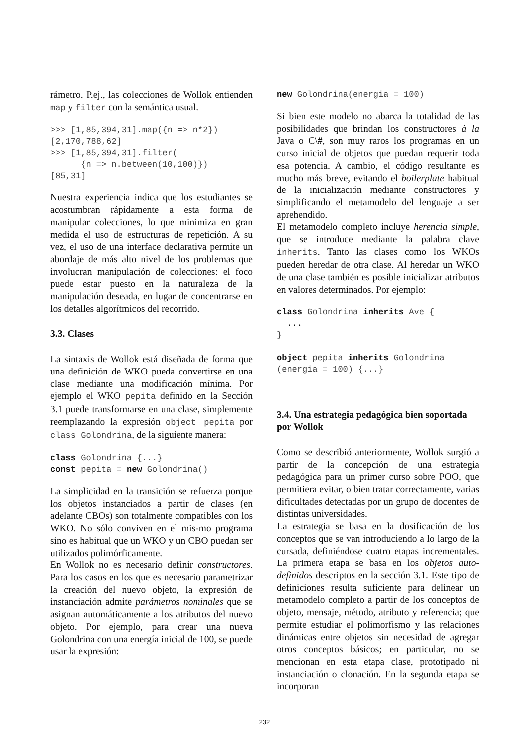rámetro. P.ej., las colecciones de Wollok entienden map y filter con la semántica usual.
>>> [1,85,394,31].map({n => n*2})
[2,170,788,62]
>>> [1,85,394,31].filter(
      {n => n.between(10,100)})
[85,31]
Nuestra experiencia indica que los estudiantes se acostumbran rápidamente a esta forma de manipular colecciones, lo que minimiza en gran medida el uso de estructuras de repetición. A su vez, el uso de una interface declarativa permite un abordaje de más alto nivel de los problemas que involucran manipulación de colecciones: el foco puede estar puesto en la naturaleza de la manipulación deseada, en lugar de concentrarse en los detalles algorítmicos del recorrido.
3.3. Clases
La sintaxis de Wollok está diseñada de forma que una definición de WKO pueda convertirse en una clase mediante una modificación mínima. Por ejemplo el WKO pepita definido en la Sección 3.1 puede transformarse en una clase, simplemente reemplazando la expresión object pepita por class Golondrina, de la siguiente manera:
class Golondrina {...}
const pepita = new Golondrina()
La simplicidad en la transición se refuerza porque los objetos instanciados a partir de clases (en adelante CBOs) son totalmente compatibles con los WKO. No sólo conviven en el mis-mo programa sino es habitual que un WKO y un CBO puedan ser utilizados polimórficamente.
En Wollok no es necesario definir constructores. Para los casos en los que es necesario parametrizar la creación del nuevo objeto, la expresión de instanciación admite parámetros nominales que se asignan automáticamente a los atributos del nuevo objeto. Por ejemplo, para crear una nueva Golondrina con una energía inicial de 100, se puede usar la expresión:
new Golondrina(energia = 100)
Si bien este modelo no abarca la totalidad de las posibilidades que brindan los constructores à la Java o C\#, son muy raros los programas en un curso inicial de objetos que puedan requerir toda esa potencia. A cambio, el código resultante es mucho más breve, evitando el boilerplate habitual de la inicialización mediante constructores y simplificando el metamodelo del lenguaje a ser aprehendido.
El metamodelo completo incluye herencia simple, que se introduce mediante la palabra clave inherits. Tanto las clases como los WKOs pueden heredar de otra clase. Al heredar un WKO de una clase también es posible inicializar atributos en valores determinados. Por ejemplo:
class Golondrina inherits Ave {
  ...
}

object pepita inherits Golondrina
(energia = 100) {...}
3.4. Una estrategia pedagógica bien soportada por Wollok
Como se describió anteriormente, Wollok surgió a partir de la concepción de una estrategia pedagógica para un primer curso sobre POO, que permitiera evitar, o bien tratar correctamente, varias dificultades detectadas por un grupo de docentes de distintas universidades.
La estrategia se basa en la dosificación de los conceptos que se van introduciendo a lo largo de la cursada, definiéndose cuatro etapas incrementales. La primera etapa se basa en los objetos auto-definidos descriptos en la sección 3.1. Este tipo de definiciones resulta suficiente para delinear un metamodelo completo a partir de los conceptos de objeto, mensaje, método, atributo y referencia; que permite estudiar el polimorfismo y las relaciones dinámicas entre objetos sin necesidad de agregar otros conceptos básicos; en particular, no se mencionan en esta etapa clase, prototipado ni instanciación o clonación. En la segunda etapa se incorporan
232